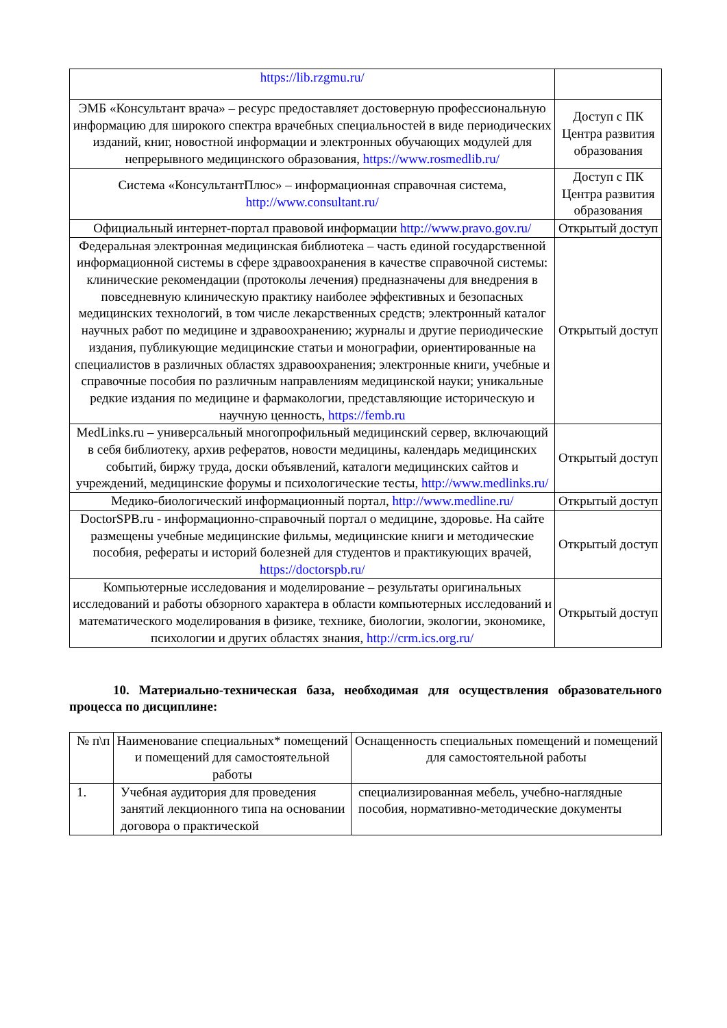| https://lib.rzgmu.ru/ | |
| ЭМБ «Консультант врача» – ресурс предоставляет достоверную профессиональную информацию для широкого спектра врачебных специальностей в виде периодических изданий, книг, новостной информации и электронных обучающих модулей для непрерывного медицинского образования, https://www.rosmedlib.ru/ | Доступ с ПК Центра развития образования |
| Система «КонсультантПлюс» – информационная справочная система, http://www.consultant.ru/ | Доступ с ПК Центра развития образования |
| Официальный интернет-портал правовой информации http://www.pravo.gov.ru/ | Открытый доступ |
| Федеральная электронная медицинская библиотека – часть единой государственной информационной системы в сфере здравоохранения в качестве справочной системы: клинические рекомендации (протоколы лечения) предназначены для внедрения в повседневную клиническую практику наиболее эффективных и безопасных медицинских технологий, в том числе лекарственных средств; электронный каталог научных работ по медицине и здравоохранению; журналы и другие периодические издания, публикующие медицинские статьи и монографии, ориентированные на специалистов в различных областях здравоохранения; электронные книги, учебные и справочные пособия по различным направлениям медицинской науки; уникальные редкие издания по медицине и фармакологии, представляющие историческую и научную ценность, https://femb.ru | Открытый доступ |
| MedLinks.ru – универсальный многопрофильный медицинский сервер, включающий в себя библиотеку, архив рефератов, новости медицины, календарь медицинских событий, биржу труда, доски объявлений, каталоги медицинских сайтов и учреждений, медицинские форумы и психологические тесты, http://www.medlinks.ru/ | Открытый доступ |
| Медико-биологический информационный портал, http://www.medline.ru/ | Открытый доступ |
| DoctorSPB.ru - информационно-справочный портал о медицине, здоровье. На сайте размещены учебные медицинские фильмы, медицинские книги и методические пособия, рефераты и историй болезней для студентов и практикующих врачей, https://doctorspb.ru/ | Открытый доступ |
| Компьютерные исследования и моделирование – результаты оригинальных исследований и работы обзорного характера в области компьютерных исследований и математического моделирования в физике, технике, биологии, экологии, экономике, психологии и других областях знания, http://crm.ics.org.ru/ | Открытый доступ |
10. Материально-техническая база, необходимая для осуществления образовательного процесса по дисциплине:
| № п\п | Наименование специальных* помещений и помещений для самостоятельной работы | Оснащенность специальных помещений и помещений для самостоятельной работы |
| --- | --- | --- |
| 1. | Учебная аудитория для проведения занятий лекционного типа на основании договора о практической | специализированная мебель, учебно-наглядные пособия, нормативно-методические документы |